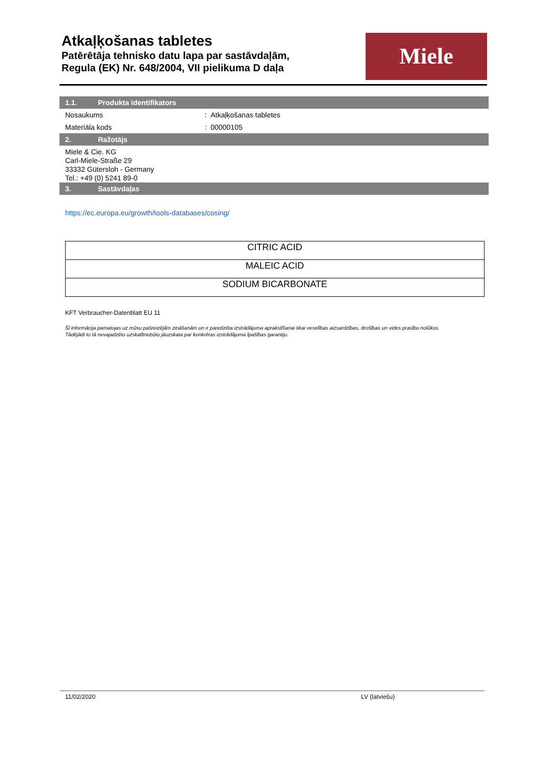Atkaļķošanas tabletes
Patērētāja tehnisko datu lapa par sastāvdaļām,
Regula (EK) Nr. 648/2004, VII pielikuma D daļa
Miele
1.1. Produkta identifikators
Nosaukums : Atkaļķošanas tabletes
Materiāla kods : 00000105
2. Ražotājs
Miele & Cie. KG
Carl-Miele-Straße 29
33332 Gütersloh - Germany
Tel.: +49 (0) 5241 89-0
3. Sastāvdaļas
https://ec.europa.eu/growth/tools-databases/cosing/
| CITRIC ACID |
| MALEIC ACID |
| SODIUM BICARBONATE |
KFT Verbraucher-Datenblatt EU 11
Šī informācija pamatojas uz mūsu pašreizējām zināšanām un ir paredzēta izstrādājuma aprakstīšanai tikai veselības aizsardzības, drošības un vides prasību nolūkos.
Tādējādi to tā nevajadzētu uzskatītnebūtu jāuzskata par konkrētas izstrādājuma īpašības garantiju.
11/02/2020 LV (latviešu)